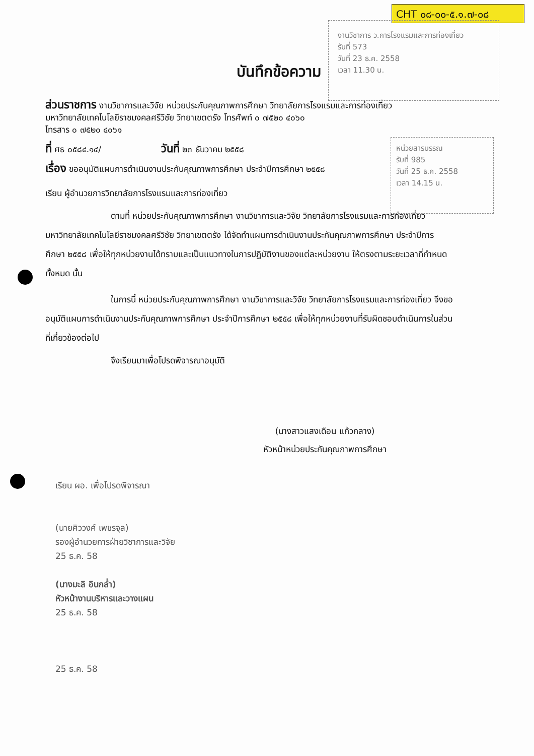CHT ๐๘-๐๐-๕.๑.๗-๐๘
งานวิชาการ ว.การโรงแรมและการท่องเที่ยว
รับที่ 573
วันที่ 23 ธ.ค. 2558
เวลา 11.30 น.
หน่วยสารบรรณ
รับที่ 985
วันที่ 25 ธ.ค. 2558
เวลา 14.15 น.
บันทึกข้อความ
ส่วนราชการ งานวิชาการและวิจัย หน่วยประกันคุณภาพการศึกษา วิทยาลัยการโรงแรมและการท่องเที่ยว
มหาวิทยาลัยเทคโนโลยีราชมงคลศรีวิชัย วิทยาเขตตรัง โทรศัพท์ ๐ ๗๕๒๐ ๔๐๖๐
โทรสาร ๐ ๗๕๒๐ ๔๐๖๑
ที่ ศธ ๐๕๘๔.๑๔/ วันที่ ๒๓ ธันวาคม ๒๕๕๘
เรื่อง ขออนุมัติแผนการดำเนินงานประกันคุณภาพการศึกษา ประจำปีการศึกษา ๒๕๕๘
เรียน ผู้อำนวยการวิทยาลัยการโรงแรมและการท่องเที่ยว
ตามที่ หน่วยประกันคุณภาพการศึกษา งานวิชาการและวิจัย วิทยาลัยการโรงแรมและการท่องเที่ยว มหาวิทยาลัยเทคโนโลยีราชมงคลศรีวิชัย วิทยาเขตตรัง ได้จัดทำแผนการดำเนินงานประกันคุณภาพการศึกษา ประจำปีการศึกษา ๒๕๕๘ เพื่อให้ทุกหน่วยงานได้ทราบและเป็นแนวทางในการปฏิบัติงานของแต่ละหน่วยงาน ให้ตรงตามระยะเวลาที่กำหนดทั้งหมด นั้น
ในการนี้ หน่วยประกันคุณภาพการศึกษา งานวิชาการและวิจัย วิทยาลัยการโรงแรมและการท่องเที่ยว จึงขออนุมัติแผนการดำเนินงานประกันคุณภาพการศึกษา ประจำปีการศึกษา ๒๕๕๘ เพื่อให้ทุกหน่วยงานที่รับผิดชอบดำเนินการในส่วนที่เกี่ยวข้องต่อไป
จึงเรียนมาเพื่อโปรดพิจารณาอนุมัติ
(นางสาวแสงเดือน แก้วกลาง)
หัวหน้าหน่วยประกันคุณภาพการศึกษา
เรียน ผอ. เพื่อโปรดพิจารณา
(นายศิววงศ์ เพชรจุล)
รองผู้อำนวยการฝ่ายวิชาการและวิจัย
25 ธ.ค. 58
(นางมะลิ อินกล่ำ)
หัวหน้างานบริหารและวางแผน
25 ธ.ค. 58
25 ธ.ค. 58